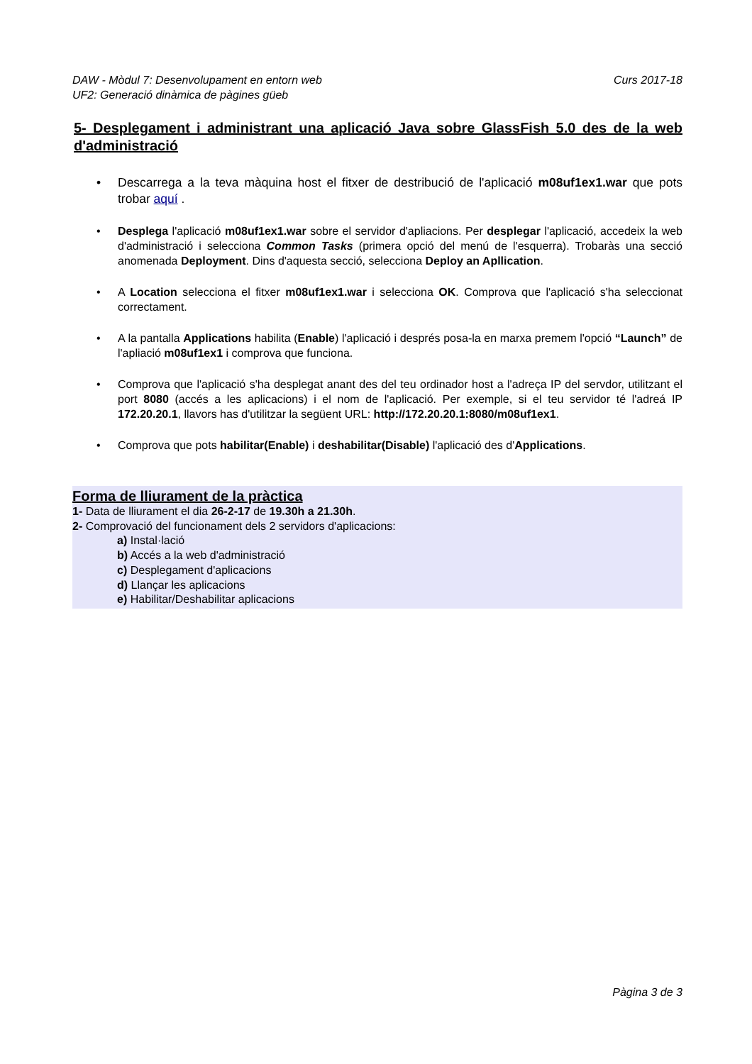Curs 2017-18 DAW - Mòdul 7: Desenvolupament en entorn web
UF2: Generació dinàmica de pàgines güeb
5- Desplegament i administrant una aplicació Java sobre GlassFish 5.0 des de la web d'administració
• Descarrega a la teva màquina host el fitxer de destribució de l'aplicació m08uf1ex1.war que pots trobar aquí .
• Desplega l'aplicació m08uf1ex1.war sobre el servidor d'apliacions. Per desplegar l'aplicació, accedeix la web d'administració i selecciona Common Tasks (primera opció del menú de l'esquerra). Trobaràs una secció anomenada Deployment. Dins d'aquesta secció, selecciona Deploy an Apllication.
• A Location selecciona el fitxer m08uf1ex1.war i selecciona OK. Comprova que l'aplicació s'ha seleccionat correctament.
• A la pantalla Applications habilita (Enable) l'aplicació i després posa-la en marxa premem l'opció “Launch” de l'apliació m08uf1ex1 i comprova que funciona.
• Comprova que l'aplicació s'ha desplegat anant des del teu ordinador host a l'adreça IP del servdor, utilitzant el port 8080 (accés a les aplicacions) i el nom de l'aplicació. Per exemple, si el teu servidor té l'adreá IP 172.20.20.1, llavors has d'utilitzar la següent URL: http://172.20.20.1:8080/m08uf1ex1.
• Comprova que pots habilitar(Enable) i deshabilitar(Disable) l'aplicació des d'Applications.
Forma de lliurament de la pràctica
1- Data de lliurament el dia 26-2-17 de 19.30h a 21.30h.
2- Comprovació del funcionament dels 2 servidors d'aplicacions:
a) Instal·lació
b) Accés a la web d'administració
c) Desplegament d'aplicacions
d) Llançar les aplicacions
e) Habilitar/Deshabilitar aplicacions
Pàgina 3 de 3